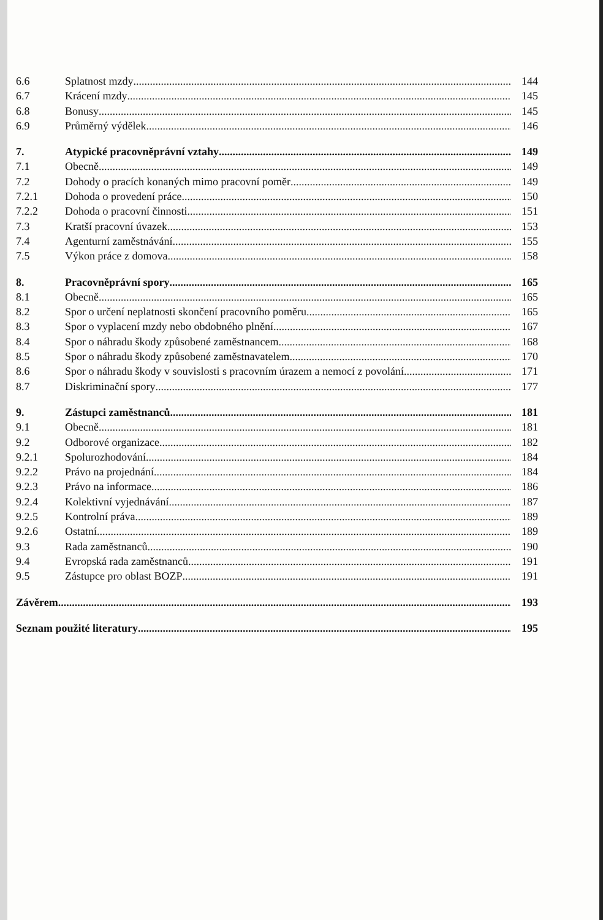6.6 Splatnost mzdy 144
6.7 Krácení mzdy 145
6.8 Bonusy 145
6.9 Průměrný výdělek 146
7. Atypické pracovněprávní vztahy 149
7.1 Obecně 149
7.2 Dohody o pracích konaných mimo pracovní poměr 149
7.2.1 Dohoda o provedení práce 150
7.2.2 Dohoda o pracovní činnosti 151
7.3 Kratší pracovní úvazek 153
7.4 Agenturní zaměstnávání 155
7.5 Výkon práce z domova 158
8. Pracovněprávní spory 165
8.1 Obecně 165
8.2 Spor o určení neplatnosti skončení pracovního poměru 165
8.3 Spor o vyplacení mzdy nebo obdobného plnění 167
8.4 Spor o náhradu škody způsobené zaměstnancem 168
8.5 Spor o náhradu škody způsobené zaměstnavatelem 170
8.6 Spor o náhradu škody v souvislosti s pracovním úrazem a nemocí z povolání 171
8.7 Diskriminační spory 177
9. Zástupci zaměstnanců 181
9.1 Obecně 181
9.2 Odborové organizace 182
9.2.1 Spolurozhodování 184
9.2.2 Právo na projednání 184
9.2.3 Právo na informace 186
9.2.4 Kolektivní vyjednávání 187
9.2.5 Kontrolní práva 189
9.2.6 Ostatní 189
9.3 Rada zaměstnanců 190
9.4 Evropská rada zaměstnanců 191
9.5 Zástupce pro oblast BOZP 191
Závěrem 193
Seznam použité literatury 195